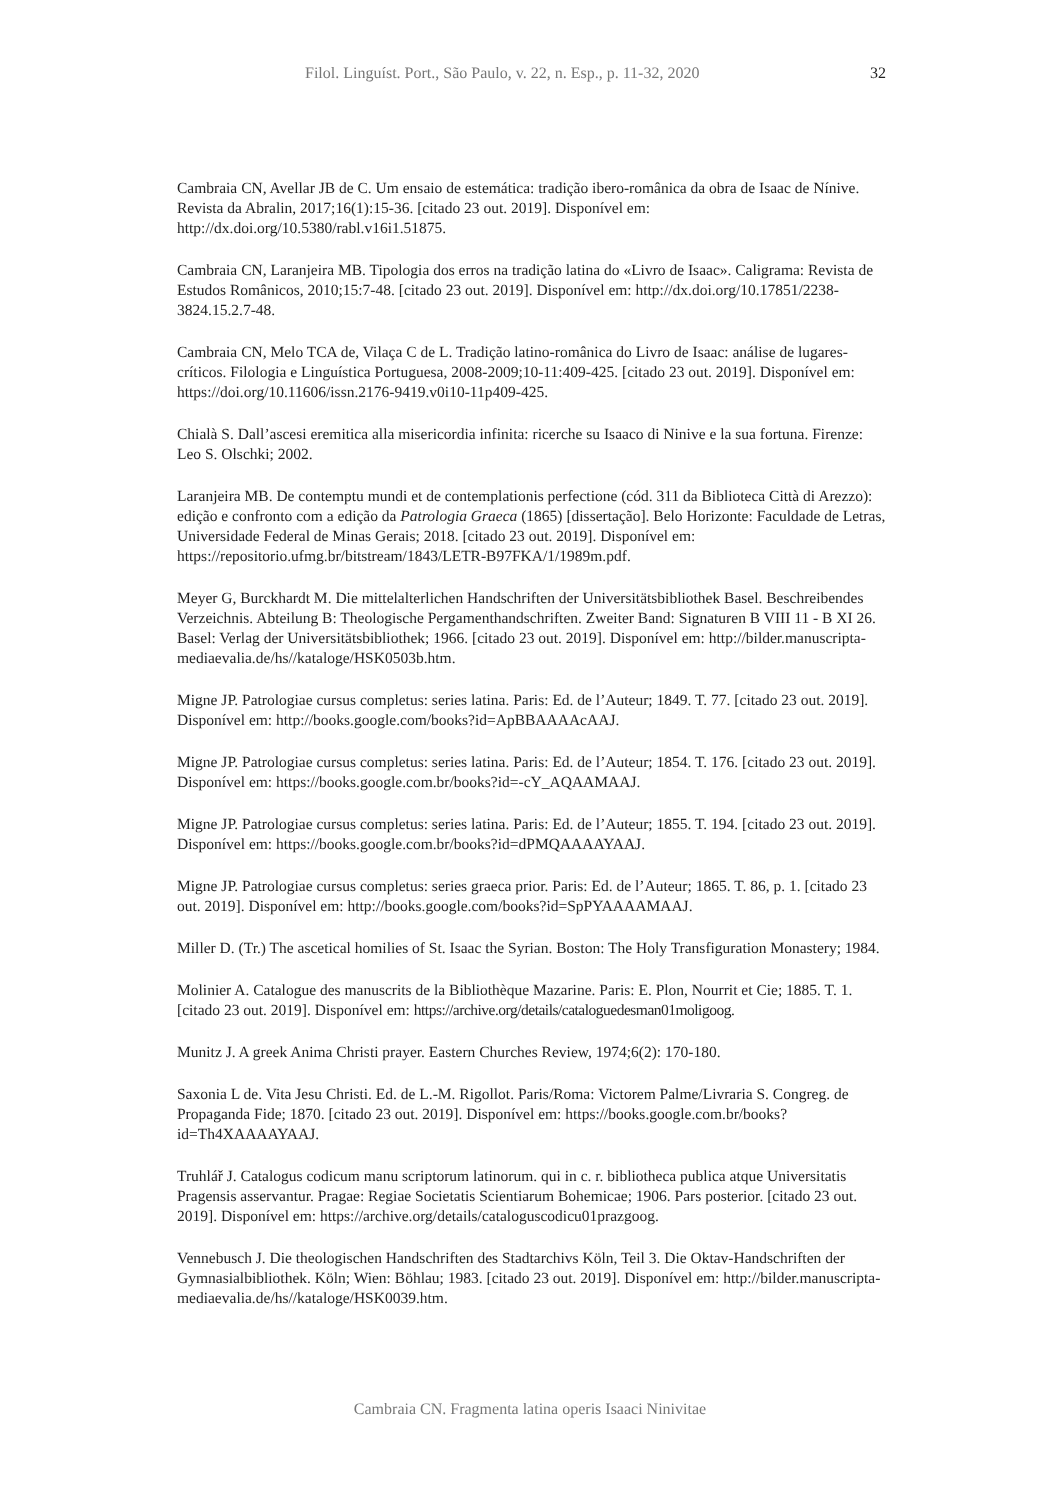Filol. Linguíst. Port., São Paulo, v. 22, n. Esp., p. 11-32, 2020 32
Cambraia CN, Avellar JB de C. Um ensaio de estemática: tradição ibero-românica da obra de Isaac de Nínive. Revista da Abralin, 2017;16(1):15-36. [citado 23 out. 2019]. Disponível em: http://dx.doi.org/10.5380/rabl.v16i1.51875.
Cambraia CN, Laranjeira MB. Tipologia dos erros na tradição latina do «Livro de Isaac». Caligrama: Revista de Estudos Românicos, 2010;15:7-48. [citado 23 out. 2019]. Disponível em: http://dx.doi.org/10.17851/2238-3824.15.2.7-48.
Cambraia CN, Melo TCA de, Vilaça C de L. Tradição latino-românica do Livro de Isaac: análise de lugares-críticos. Filologia e Linguística Portuguesa, 2008-2009;10-11:409-425. [citado 23 out. 2019]. Disponível em: https://doi.org/10.11606/issn.2176-9419.v0i10-11p409-425.
Chialà S. Dall’ascesi eremitica alla misericordia infinita: ricerche su Isaaco di Ninive e la sua fortuna. Firenze: Leo S. Olschki; 2002.
Laranjeira MB. De contemptu mundi et de contemplationis perfectione (cód. 311 da Biblioteca Città di Arezzo): edição e confronto com a edição da Patrologia Graeca (1865) [dissertação]. Belo Horizonte: Faculdade de Letras, Universidade Federal de Minas Gerais; 2018. [citado 23 out. 2019]. Disponível em: https://repositorio.ufmg.br/bitstream/1843/LETR-B97FKA/1/1989m.pdf.
Meyer G, Burckhardt M. Die mittelalterlichen Handschriften der Universitätsbibliothek Basel. Beschreibendes Verzeichnis. Abteilung B: Theologische Pergamenthandschriften. Zweiter Band: Signaturen B VIII 11 - B XI 26. Basel: Verlag der Universitätsbibliothek; 1966. [citado 23 out. 2019]. Disponível em: http://bilder.manuscripta-mediaevalia.de/hs//kataloge/HSK0503b.htm.
Migne JP. Patrologiae cursus completus: series latina. Paris: Ed. de l’Auteur; 1849. T. 77. [citado 23 out. 2019]. Disponível em: http://books.google.com/books?id=ApBBAAAAcAAJ.
Migne JP. Patrologiae cursus completus: series latina. Paris: Ed. de l’Auteur; 1854. T. 176. [citado 23 out. 2019]. Disponível em: https://books.google.com.br/books?id=-cY_AQAAMAAJ.
Migne JP. Patrologiae cursus completus: series latina. Paris: Ed. de l’Auteur; 1855. T. 194. [citado 23 out. 2019]. Disponível em: https://books.google.com.br/books?id=dPMQAAAAYAAJ.
Migne JP. Patrologiae cursus completus: series graeca prior. Paris: Ed. de l’Auteur; 1865. T. 86, p. 1. [citado 23 out. 2019]. Disponível em: http://books.google.com/books?id=SpPYAAAAMAAJ.
Miller D. (Tr.) The ascetical homilies of St. Isaac the Syrian. Boston: The Holy Transfiguration Monastery; 1984.
Molinier A. Catalogue des manuscrits de la Bibliothèque Mazarine. Paris: E. Plon, Nourrit et Cie; 1885. T. 1. [citado 23 out. 2019]. Disponível em: https://archive.org/details/cataloguedesman01moligoog.
Munitz J. A greek Anima Christi prayer. Eastern Churches Review, 1974;6(2): 170-180.
Saxonia L de. Vita Jesu Christi. Ed. de L.-M. Rigollot. Paris/Roma: Victorem Palme/Livraria S. Congreg. de Propaganda Fide; 1870. [citado 23 out. 2019]. Disponível em: https://books.google.com.br/books?id=Th4XAAAAYAAJ.
Truhlář J. Catalogus codicum manu scriptorum latinorum. qui in c. r. bibliotheca publica atque Universitatis Pragensis asservantur. Pragae: Regiae Societatis Scientiarum Bohemicae; 1906. Pars posterior. [citado 23 out. 2019]. Disponível em: https://archive.org/details/cataloguscodicu01prazgoog.
Vennebusch J. Die theologischen Handschriften des Stadtarchivs Köln, Teil 3. Die Oktav-Handschriften der Gymnasialbibliothek. Köln; Wien: Böhlau; 1983. [citado 23 out. 2019]. Disponível em: http://bilder.manuscripta-mediaevalia.de/hs//kataloge/HSK0039.htm.
Cambraia CN. Fragmenta latina operis Isaaci Ninivitae